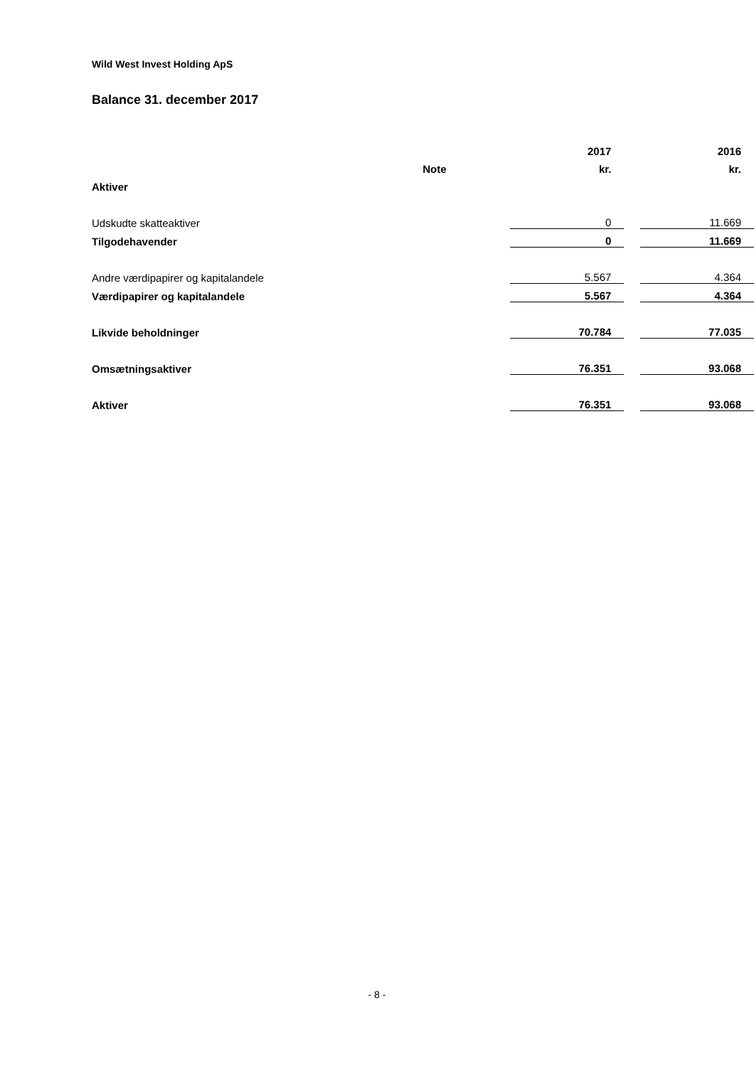Wild West Invest Holding ApS
Balance 31. december 2017
| | | 2017 | | 2016 |
| | Note | kr. | | kr. |
| Aktiver | | | | |
| Udskudte skatteaktiver | | 0 | | 11.669 |
| Tilgodehavender | | 0 | | 11.669 |
| Andre værdipapirer og kapitalandele | | 5.567 | | 4.364 |
| Værdipapirer og kapitalandele | | 5.567 | | 4.364 |
| Likvide beholdninger | | 70.784 | | 77.035 |
| Omsætningsaktiver | | 76.351 | | 93.068 |
| Aktiver | | 76.351 | | 93.068 |
- 8 -